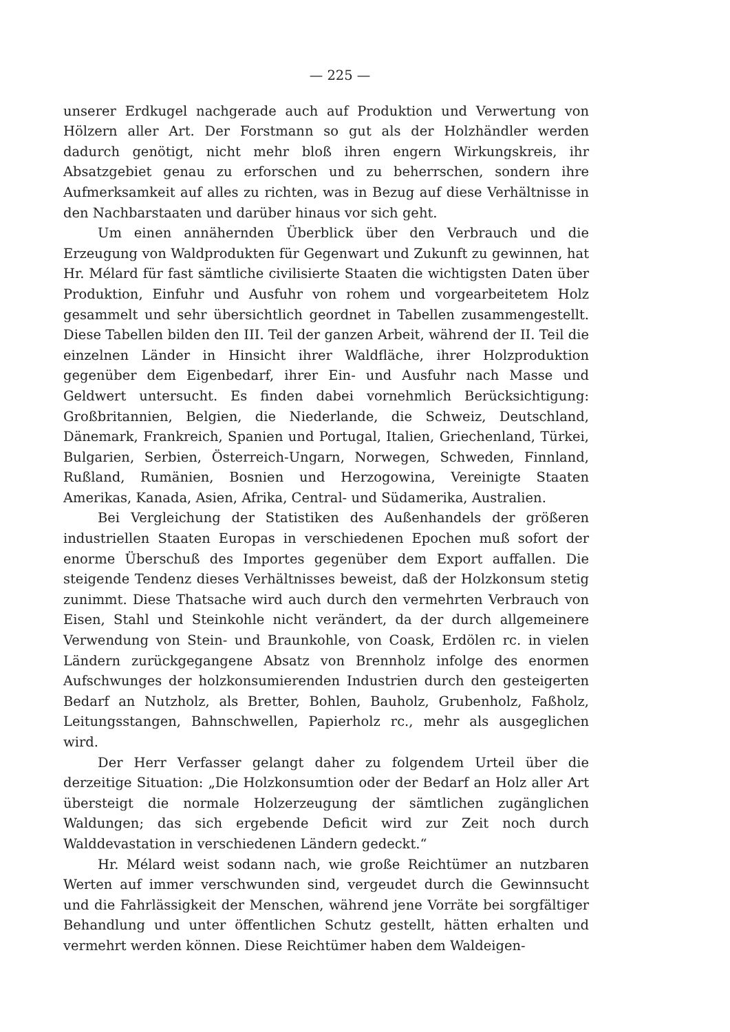— 225 —
unserer Erdkugel nachgerade auch auf Produktion und Verwertung von Hölzern aller Art. Der Forstmann so gut als der Holzhändler werden dadurch genötigt, nicht mehr bloß ihren engern Wirkungskreis, ihr Absatzgebiet genau zu erforschen und zu beherrschen, sondern ihre Aufmerksamkeit auf alles zu richten, was in Bezug auf diese Verhältnisse in den Nachbarstaaten und darüber hinaus vor sich geht.
Um einen annähernden Überblick über den Verbrauch und die Erzeugung von Waldprodukten für Gegenwart und Zukunft zu gewinnen, hat Hr. Mélard für fast sämtliche civilisierte Staaten die wichtigsten Daten über Produktion, Einfuhr und Ausfuhr von rohem und vorgearbeitetem Holz gesammelt und sehr übersichtlich geordnet in Tabellen zusammengestellt. Diese Tabellen bilden den III. Teil der ganzen Arbeit, während der II. Teil die einzelnen Länder in Hinsicht ihrer Waldfläche, ihrer Holzproduktion gegenüber dem Eigenbedarf, ihrer Ein- und Ausfuhr nach Masse und Geldwert untersucht. Es finden dabei vornehmlich Berücksichtigung: Großbritannien, Belgien, die Niederlande, die Schweiz, Deutschland, Dänemark, Frankreich, Spanien und Portugal, Italien, Griechenland, Türkei, Bulgarien, Serbien, Österreich-Ungarn, Norwegen, Schweden, Finnland, Rußland, Rumänien, Bosnien und Herzogowina, Vereinigte Staaten Amerikas, Kanada, Asien, Afrika, Central- und Südamerika, Australien.
Bei Vergleichung der Statistiken des Außenhandels der größeren industriellen Staaten Europas in verschiedenen Epochen muß sofort der enorme Überschuß des Importes gegenüber dem Export auffallen. Die steigende Tendenz dieses Verhältnisses beweist, daß der Holzkonsum stetig zunimmt. Diese Thatsache wird auch durch den vermehrten Verbrauch von Eisen, Stahl und Steinkohle nicht verändert, da der durch allgemeinere Verwendung von Stein- und Braunkohle, von Coask, Erdölen rc. in vielen Ländern zurückgegangene Absatz von Brennholz infolge des enormen Aufschwunges der holzkonsumierenden Industrien durch den gesteigerten Bedarf an Nutzholz, als Bretter, Bohlen, Bauholz, Grubenholz, Faßholz, Leitungsstangen, Bahnschwellen, Papierholz rc., mehr als ausgeglichen wird.
Der Herr Verfasser gelangt daher zu folgendem Urteil über die derzeitige Situation: „Die Holzkonsumtion oder der Bedarf an Holz aller Art übersteigt die normale Holzerzeugung der sämtlichen zugänglichen Waldungen; das sich ergebende Deficit wird zur Zeit noch durch Walddevastation in verschiedenen Ländern gedeckt.“
Hr. Mélard weist sodann nach, wie große Reichtümer an nutzbaren Werten auf immer verschwunden sind, vergeudet durch die Gewinnsucht und die Fahrlässigkeit der Menschen, während jene Vorräte bei sorgfältiger Behandlung und unter öffentlichen Schutz gestellt, hätten erhalten und vermehrt werden können. Diese Reichtümer haben dem Waldeigen-